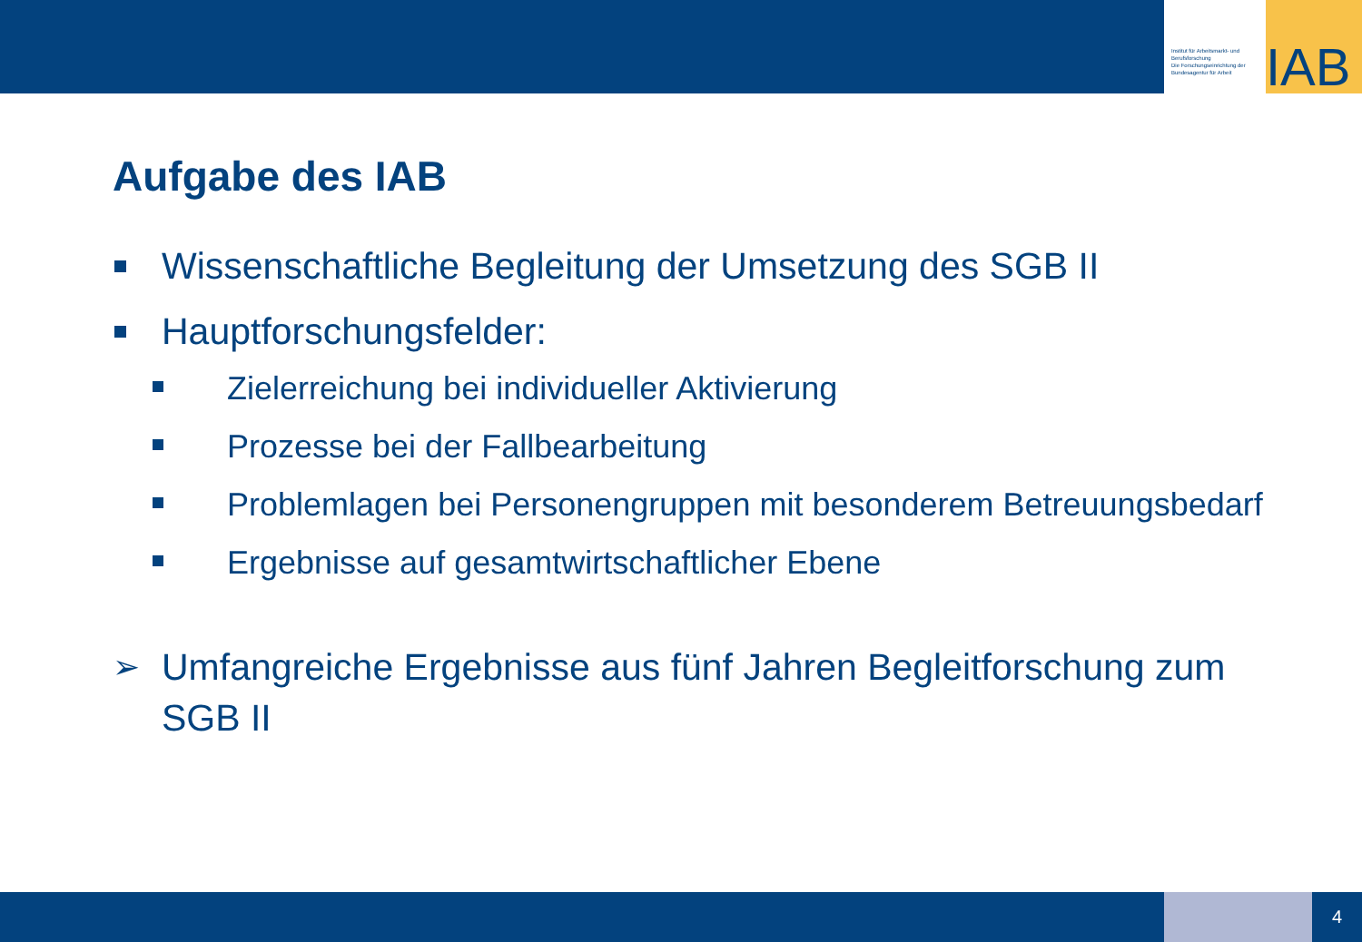Institut für Arbeitsmarkt- und Berufsforschung
Die Forschungseinrichtung der Bundesagentur für Arbeit
IAB
Aufgabe des IAB
Wissenschaftliche Begleitung der Umsetzung des SGB II
Hauptforschungsfelder:
Zielerreichung bei individueller Aktivierung
Prozesse bei der Fallbearbeitung
Problemlagen bei Personengruppen mit besonderem Betreuungsbedarf
Ergebnisse auf gesamtwirtschaftlicher Ebene
➢ Umfangreiche Ergebnisse aus fünf Jahren Begleitforschung zum SGB II
4